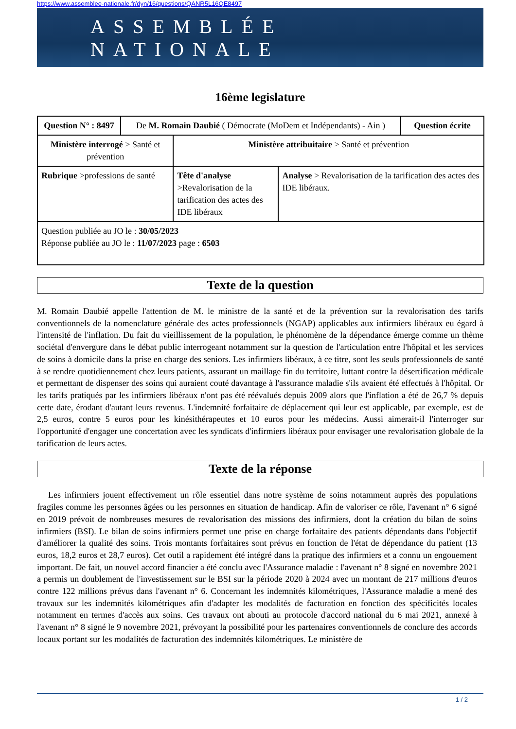https://www.assemblee-nationale.fr/dyn/16/questions/QANR5L16QE8497
ASSEMBLÉE NATIONALE
16ème legislature
| Question N° : 8497 | De M. Romain Daubié ( Démocrate (MoDem et Indépendants) - Ain ) | | | Question écrite |
| Ministère interrogé > Santé et prévention | | Ministère attribuitaire > Santé et prévention | | |
| Rubrique >professions de santé | | Tête d'analyse >Revalorisation de la tarification des actes des IDE libéraux | Analyse > Revalorisation de la tarification des actes des IDE libéraux. | |
| Question publiée au JO le : 30/05/2023 Réponse publiée au JO le : 11/07/2023 page : 6503 | | | | |
Texte de la question
M. Romain Daubié appelle l'attention de M. le ministre de la santé et de la prévention sur la revalorisation des tarifs conventionnels de la nomenclature générale des actes professionnels (NGAP) applicables aux infirmiers libéraux eu égard à l'intensité de l'inflation. Du fait du vieillissement de la population, le phénomène de la dépendance émerge comme un thème sociétal d'envergure dans le débat public interrogeant notamment sur la question de l'articulation entre l'hôpital et les services de soins à domicile dans la prise en charge des seniors. Les infirmiers libéraux, à ce titre, sont les seuls professionnels de santé à se rendre quotidiennement chez leurs patients, assurant un maillage fin du territoire, luttant contre la désertification médicale et permettant de dispenser des soins qui auraient couté davantage à l'assurance maladie s'ils avaient été effectués à l'hôpital. Or les tarifs pratiqués par les infirmiers libéraux n'ont pas été réévalués depuis 2009 alors que l'inflation a été de 26,7 % depuis cette date, érodant d'autant leurs revenus. L'indemnité forfaitaire de déplacement qui leur est applicable, par exemple, est de 2,5 euros, contre 5 euros pour les kinésithérapeutes et 10 euros pour les médecins. Aussi aimerait-il l'interroger sur l'opportunité d'engager une concertation avec les syndicats d'infirmiers libéraux pour envisager une revalorisation globale de la tarification de leurs actes.
Texte de la réponse
Les infirmiers jouent effectivement un rôle essentiel dans notre système de soins notamment auprès des populations fragiles comme les personnes âgées ou les personnes en situation de handicap. Afin de valoriser ce rôle, l'avenant n° 6 signé en 2019 prévoit de nombreuses mesures de revalorisation des missions des infirmiers, dont la création du bilan de soins infirmiers (BSI). Le bilan de soins infirmiers permet une prise en charge forfaitaire des patients dépendants dans l'objectif d'améliorer la qualité des soins. Trois montants forfaitaires sont prévus en fonction de l'état de dépendance du patient (13 euros, 18,2 euros et 28,7 euros). Cet outil a rapidement été intégré dans la pratique des infirmiers et a connu un engouement important. De fait, un nouvel accord financier a été conclu avec l'Assurance maladie : l'avenant n° 8 signé en novembre 2021 a permis un doublement de l'investissement sur le BSI sur la période 2020 à 2024 avec un montant de 217 millions d'euros contre 122 millions prévus dans l'avenant n° 6. Concernant les indemnités kilométriques, l'Assurance maladie a mené des travaux sur les indemnités kilométriques afin d'adapter les modalités de facturation en fonction des spécificités locales notamment en termes d'accès aux soins. Ces travaux ont abouti au protocole d'accord national du 6 mai 2021, annexé à l'avenant n° 8 signé le 9 novembre 2021, prévoyant la possibilité pour les partenaires conventionnels de conclure des accords locaux portant sur les modalités de facturation des indemnités kilométriques. Le ministère de
1 / 2